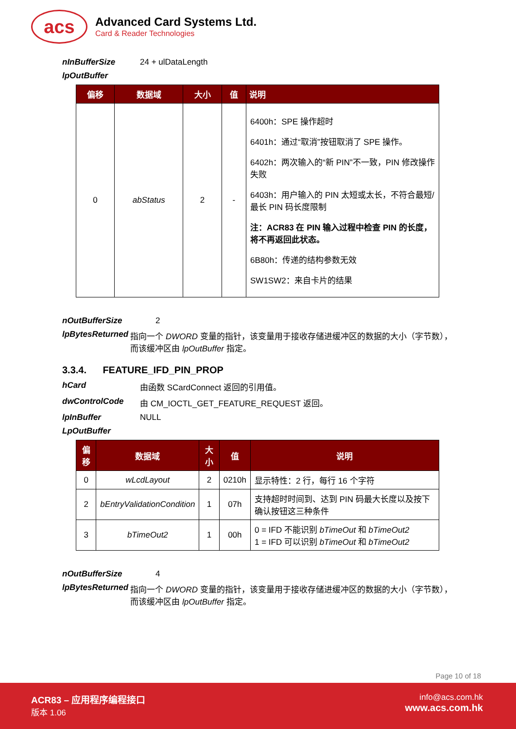acs
Advanced Card Systems Ltd.
Card & Reader Technologies
nInBufferSize 24 + ulDataLength
lpOutBuffer
| 偏移 | 数据域 | 大小 | 值 | 说明 |
| --- | --- | --- | --- | --- |
| 0 | abStatus | 2 | - | 6400h：SPE 操作超时 6401h：通过“取消”按钮取消了 SPE 操作。 6402h：两次输入的“新 PIN”不一致，PIN 修改操作失败 6403h：用户输入的 PIN 太短或太长，不符合最短/最长 PIN 码长度限制 注：ACR83 在 PIN 输入过程中检查 PIN 的长度，将不再返回此状态。 6B80h：传递的结构参数无效 SW1SW2：来自卡片的结果 |
nOutBufferSize 2
lpBytesReturned 指向一个 DWORD 变量的指针，该变量用于接收存储进缓冲区的数据的大小（字节数），而该缓冲区由 lpOutBuffer 指定。
3.3.4. FEATURE_IFD_PIN_PROP
hCard 由函数 SCardConnect 返回的引用值。
dwControlCode 由 CM_IOCTL_GET_FEATURE_REQUEST 返回。
lpInBuffer NULL
LpOutBuffer
| 偏移 | 数据域 | 大小 | 值 | 说明 |
| --- | --- | --- | --- | --- |
| 0 | wLcdLayout | 2 | 0210h | 显示特性：2 行，每行 16 个字符 |
| 2 | bEntryValidationCondition | 1 | 07h | 支持超时时间到、达到 PIN 码最大长度以及按下确认按钮这三种条件 |
| 3 | bTimeOut2 | 1 | 00h | 0 = IFD 不能识别 bTimeOut 和 bTimeOut2 1 = IFD 可以识别 bTimeOut 和 bTimeOut2 |
nOutBufferSize 4
lpBytesReturned 指向一个 DWORD 变量的指针，该变量用于接收存储进缓冲区的数据的大小（字节数），而该缓冲区由 lpOutBuffer 指定。
Page 10 of 18
ACR83 – 应用程序编程接口
版本 1.06
info@acs.com.hk
www.acs.com.hk